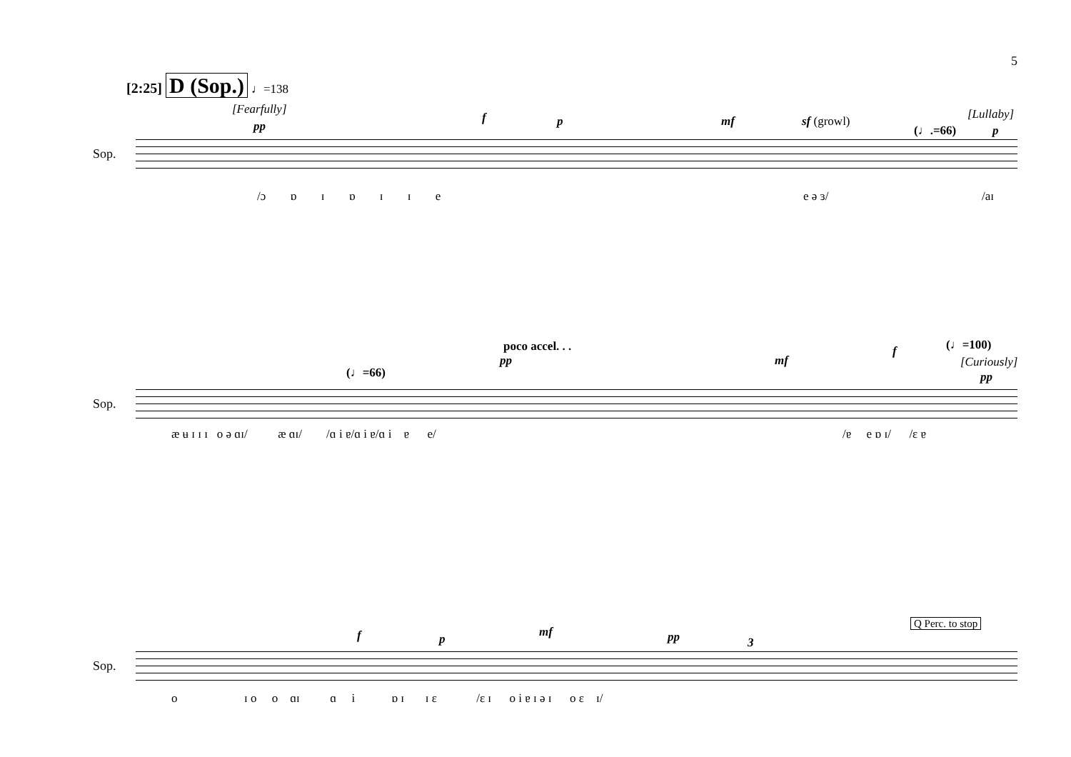5
[2:25] D (Sop.) ♩=138
[Fearfully] [Lullaby]
pp
f p mf sf (growl)
(♩.=66) p
Sop.
/ɔ ɒ ɪ ɒ ɪ ɪ e e ə ɜ/ /aɪ
poco accel. . .
pp mf
(♩=66)
f (♩=100)
[Curiously]
pp
Sop.
æ ʉ ɪ ɪ ɪ o ə ɑɪ/ æ ɑɪ/ /ɑ i ɐ/ɑ i ɐ/ɑ i ɐ e/ /ɐ e ɒ ɪ/ /ɛ ɐ
Q Perc. to stop
f p mf pp 3
Sop.
o ɪ o o ɑɪ ɑ i ɒ ɪ ɪ ɛ /ɛ ɪ o i ɐ ɪ ə ɪ o ɛ ɪ/